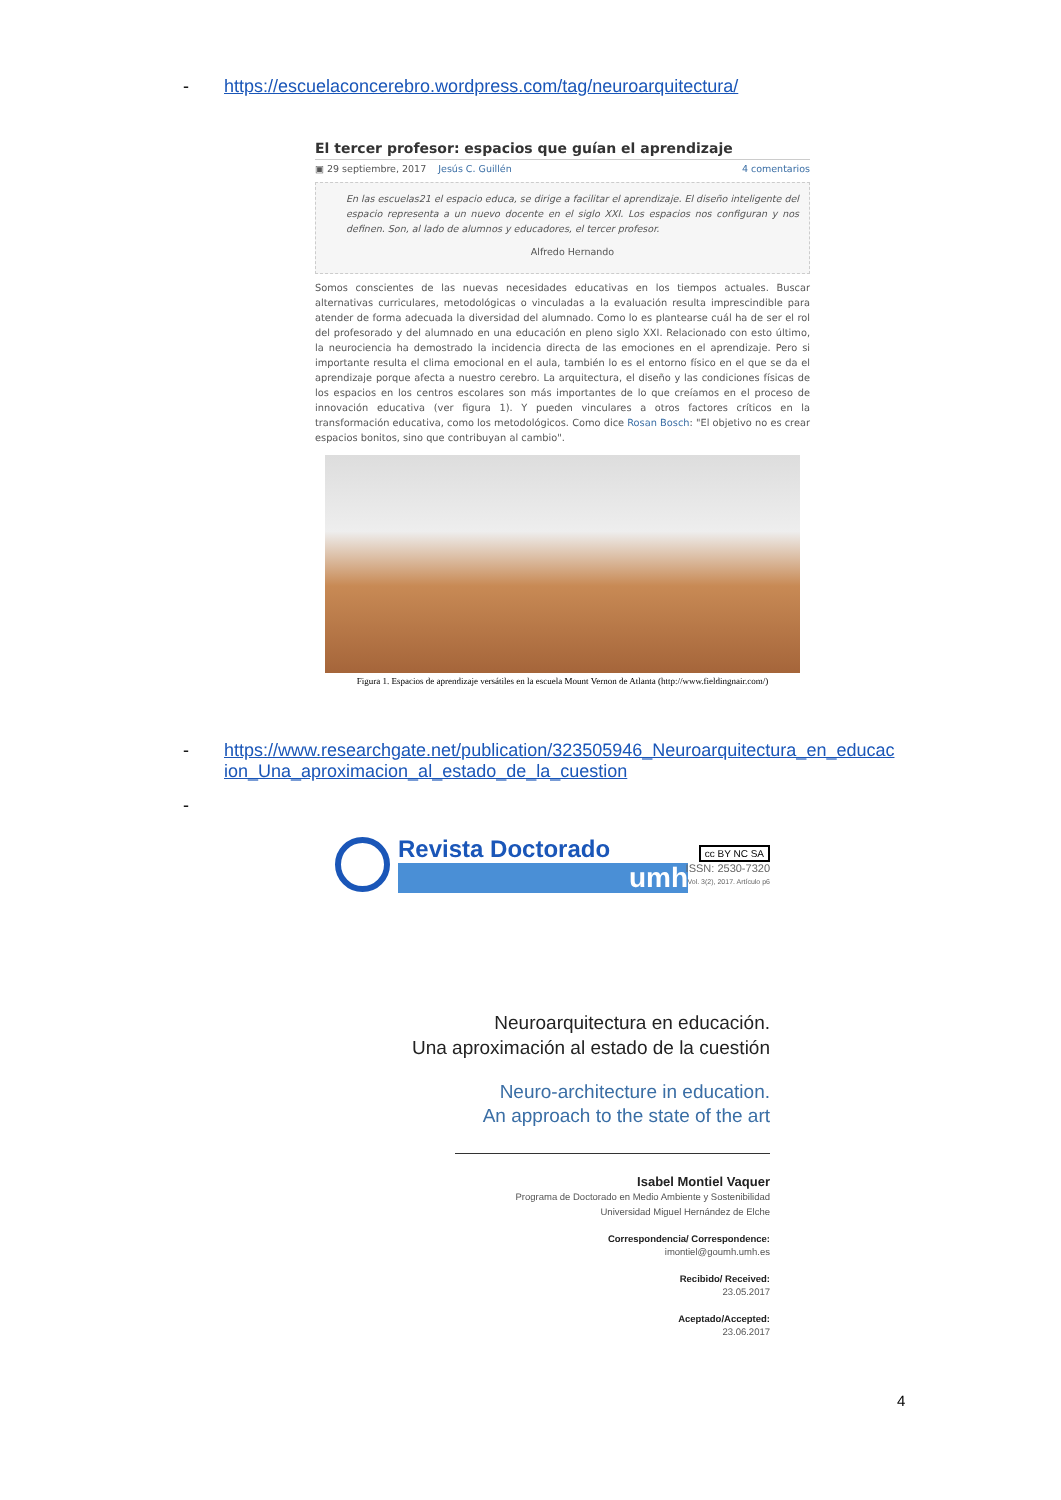- https://escuelaconcerebro.wordpress.com/tag/neuroarquitectura/
El tercer profesor: espacios que guían el aprendizaje
▣ 29 septiembre, 2017 Jesús C. Guillén 4 comentarios
En las escuelas21 el espacio educa, se dirige a facilitar el aprendizaje. El diseño inteligente del espacio representa a un nuevo docente en el siglo XXI. Los espacios nos configuran y nos definen. Son, al lado de alumnos y educadores, el tercer profesor.
Alfredo Hernando
Somos conscientes de las nuevas necesidades educativas en los tiempos actuales. Buscar alternativas curriculares, metodológicas o vinculadas a la evaluación resulta imprescindible para atender de forma adecuada la diversidad del alumnado. Como lo es plantearse cuál ha de ser el rol del profesorado y del alumnado en una educación en pleno siglo XXI. Relacionado con esto último, la neurociencia ha demostrado la incidencia directa de las emociones en el aprendizaje. Pero si importante resulta el clima emocional en el aula, también lo es el entorno físico en el que se da el aprendizaje porque afecta a nuestro cerebro. La arquitectura, el diseño y las condiciones físicas de los espacios en los centros escolares son más importantes de lo que creíamos en el proceso de innovación educativa (ver figura 1). Y pueden vinculares a otros factores críticos en la transformación educativa, como los metodológicos. Como dice Rosan Bosch: "El objetivo no es crear espacios bonitos, sino que contribuyan al cambio".
Figura 1. Espacios de aprendizaje versátiles en la escuela Mount Vernon de Atlanta (http://www.fieldingnair.com/)
- https://www.researchgate.net/publication/323505946_Neuroarquitectura_en_educac
ion_Una_aproximacion_al_estado_de_la_cuestion
-
Revista Doctorado
umh
cc BY NC SA
ISSN: 2530-7320
Vol. 3(2), 2017. Artículo p6
Neuroarquitectura en educación.
Una aproximación al estado de la cuestión
Neuro-architecture in education.
An approach to the state of the art
Isabel Montiel Vaquer
Programa de Doctorado en Medio Ambiente y Sostenibilidad
Universidad Miguel Hernández de Elche
Correspondencia/ Correspondence:
imontiel@goumh.umh.es
Recibido/ Received:
23.05.2017
Aceptado/Accepted:
23.06.2017
4